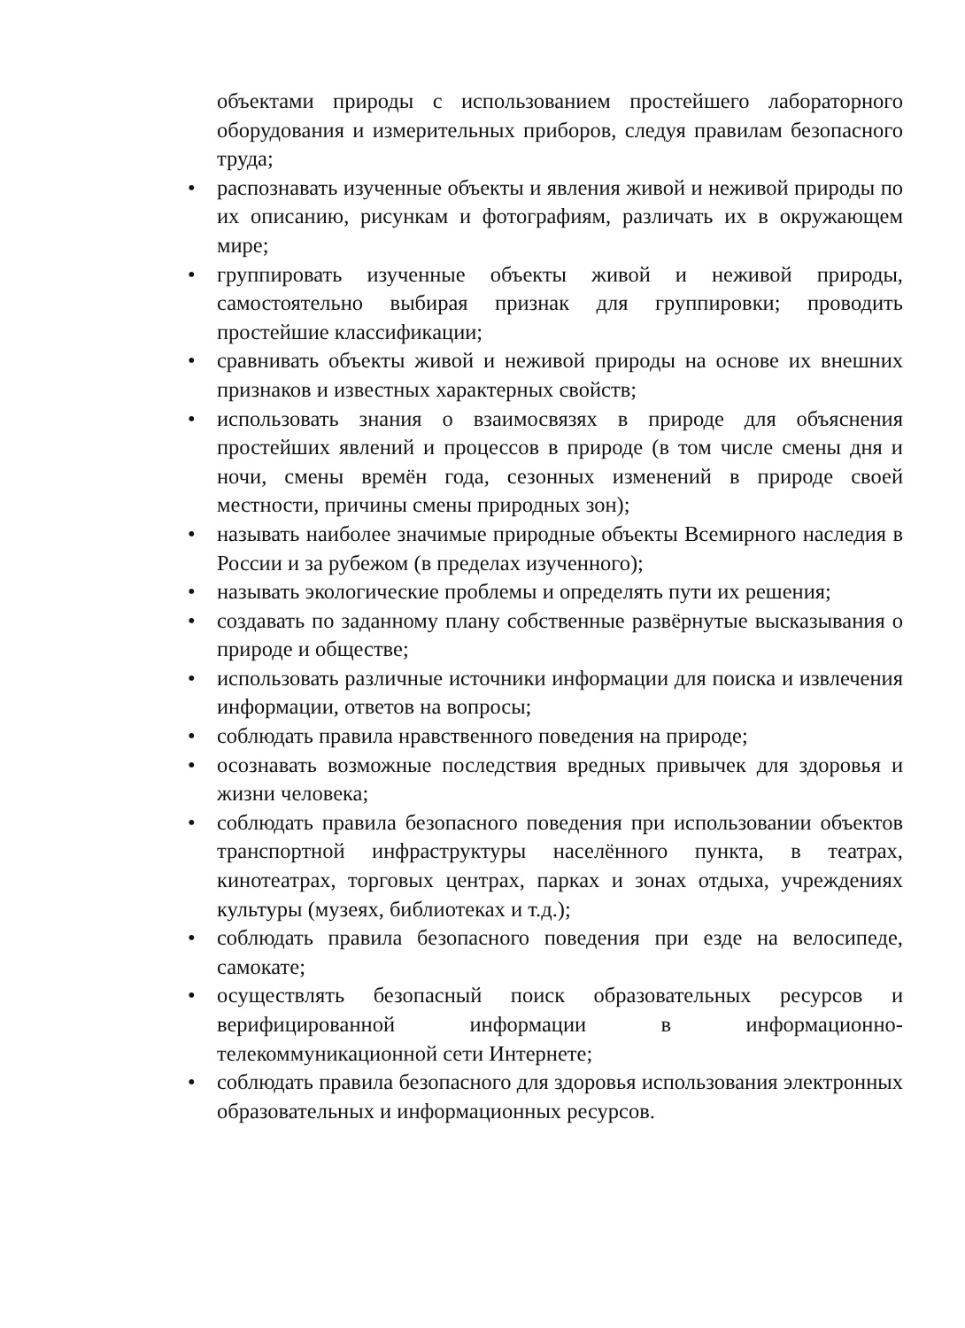объектами природы с использованием простейшего лабораторного оборудования и измерительных приборов, следуя правилам безопасного труда;
• распознавать изученные объекты и явления живой и неживой природы по их описанию, рисункам и фотографиям, различать их в окружающем мире;
• группировать изученные объекты живой и неживой природы, самостоятельно выбирая признак для группировки; проводить простейшие классификации;
• сравнивать объекты живой и неживой природы на основе их внешних признаков и известных характерных свойств;
• использовать знания о взаимосвязях в природе для объяснения простейших явлений и процессов в природе (в том числе смены дня и ночи, смены времён года, сезонных изменений в природе своей местности, причины смены природных зон);
• называть наиболее значимые природные объекты Всемирного наследия в России и за рубежом (в пределах изученного);
• называть экологические проблемы и определять пути их решения;
• создавать по заданному плану собственные развёрнутые высказывания о природе и обществе;
• использовать различные источники информации для поиска и извлечения информации, ответов на вопросы;
• соблюдать правила нравственного поведения на природе;
• осознавать возможные последствия вредных привычек для здоровья и жизни человека;
• соблюдать правила безопасного поведения при использовании объектов транспортной инфраструктуры населённого пункта, в театрах, кинотеатрах, торговых центрах, парках и зонах отдыха, учреждениях культуры (музеях, библиотеках и т.д.);
• соблюдать правила безопасного поведения при езде на велосипеде, самокате;
• осуществлять безопасный поиск образовательных ресурсов и верифицированной информации в информационно-телекоммуникационной сети Интернете;
• соблюдать правила безопасного для здоровья использования электронных образовательных и информационных ресурсов.